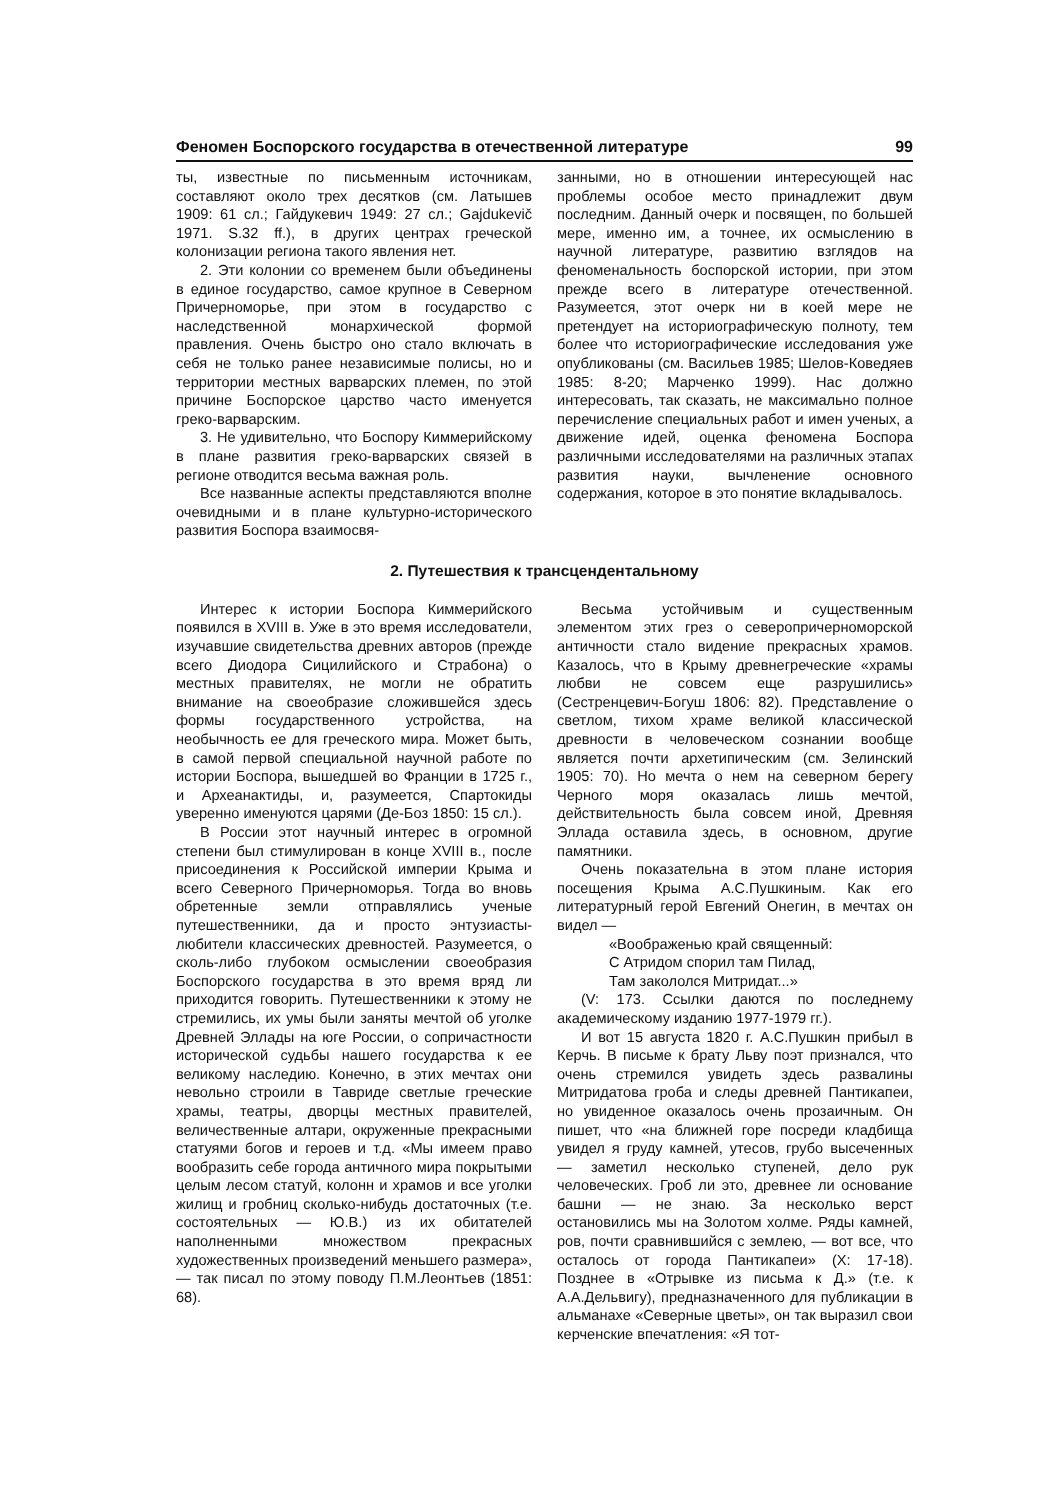Феномен Боспорского государства в отечественной литературе 99
ты, известные по письменным источникам, составляют около трех десятков (см. Латышев 1909: 61 сл.; Гайдукевич 1949: 27 сл.; Gajdukevič 1971. S.32 ff.), в других центрах греческой колонизации региона такого явления нет.
2. Эти колонии со временем были объединены в единое государство, самое крупное в Северном Причерноморье, при этом в государство с наследственной монархической формой правления. Очень быстро оно стало включать в себя не только ранее независимые полисы, но и территории местных варварских племен, по этой причине Боспорское царство часто именуется греко-варварским.
3. Не удивительно, что Боспору Киммерийскому в плане развития греко-варварских связей в регионе отводится весьма важная роль.
Все названные аспекты представляются вполне очевидными и в плане культурно-исторического развития Боспора взаимосвя-
занными, но в отношении интересующей нас проблемы особое место принадлежит двум последним. Данный очерк и посвящен, по большей мере, именно им, а точнее, их осмыслению в научной литературе, развитию взглядов на феноменальность боспорской истории, при этом прежде всего в литературе отечественной. Разумеется, этот очерк ни в коей мере не претендует на историографическую полноту, тем более что историографические исследования уже опубликованы (см. Васильев 1985; Шелов-Коведяев 1985: 8-20; Марченко 1999). Нас должно интересовать, так сказать, не максимально полное перечисление специальных работ и имен ученых, а движение идей, оценка феномена Боспора различными исследователями на различных этапах развития науки, вычленение основного содержания, которое в это понятие вкладывалось.
2. Путешествия к трансцендентальному
Интерес к истории Боспора Киммерийского появился в XVIII в. Уже в это время исследователи, изучавшие свидетельства древних авторов (прежде всего Диодора Сицилийского и Страбона) о местных правителях, не могли не обратить внимание на своеобразие сложившейся здесь формы государственного устройства, на необычность ее для греческого мира. Может быть, в самой первой специальной научной работе по истории Боспора, вышедшей во Франции в 1725 г., и Археанактиды, и, разумеется, Спартокиды уверенно именуются царями (Де-Боз 1850: 15 сл.).
В России этот научный интерес в огромной степени был стимулирован в конце XVIII в., после присоединения к Российской империи Крыма и всего Северного Причерноморья. Тогда во вновь обретенные земли отправлялись ученые путешественники, да и просто энтузиасты-любители классических древностей. Разумеется, о сколь-либо глубоком осмыслении своеобразия Боспорского государства в это время вряд ли приходится говорить. Путешественники к этому не стремились, их умы были заняты мечтой об уголке Древней Эллады на юге России, о сопричастности исторической судьбы нашего государства к ее великому наследию. Конечно, в этих мечтах они невольно строили в Тавриде светлые греческие храмы, театры, дворцы местных правителей, величественные алтари, окруженные прекрасными статуями богов и героев и т.д. «Мы имеем право вообразить себе города античного мира покрытыми целым лесом статуй, колонн и храмов и все уголки жилищ и гробниц сколько-нибудь достаточных (т.е. состоятельных — Ю.В.) из их обитателей наполненными множеством прекрасных художественных произведений меньшего размера», — так писал по этому поводу П.М.Леонтьев (1851: 68).
Весьма устойчивым и существенным элементом этих грез о северопричерноморской античности стало видение прекрасных храмов. Казалось, что в Крыму древнегреческие «храмы любви не совсем еще разрушились» (Сестренцевич-Богуш 1806: 82). Представление о светлом, тихом храме великой классической древности в человеческом сознании вообще является почти архетипическим (см. Зелинский 1905: 70). Но мечта о нем на северном берегу Черного моря оказалась лишь мечтой, действительность была совсем иной, Древняя Эллада оставила здесь, в основном, другие памятники.
Очень показательна в этом плане история посещения Крыма А.С.Пушкиным. Как его литературный герой Евгений Онегин, в мечтах он видел —
«Воображенью край священный:
С Атридом спорил там Пилад,
Там закололся Митридат...»
(V: 173. Ссылки даются по последнему академическому изданию 1977-1979 гг.).
И вот 15 августа 1820 г. А.С.Пушкин прибыл в Керчь. В письме к брату Льву поэт признался, что очень стремился увидеть здесь развалины Митридатова гроба и следы древней Пантикапеи, но увиденное оказалось очень прозаичным. Он пишет, что «на ближней горе посреди кладбища увидел я груду камней, утесов, грубо высеченных — заметил несколько ступеней, дело рук человеческих. Гроб ли это, древнее ли основание башни — не знаю. За несколько верст остановились мы на Золотом холме. Ряды камней, ров, почти сравнившийся с землею, — вот все, что осталось от города Пантикапеи» (X: 17-18). Позднее в «Отрывке из письма к Д.» (т.е. к А.А.Дельвигу), предназначенного для публикации в альманахе «Северные цветы», он так выразил свои керченские впечатления: «Я тот-